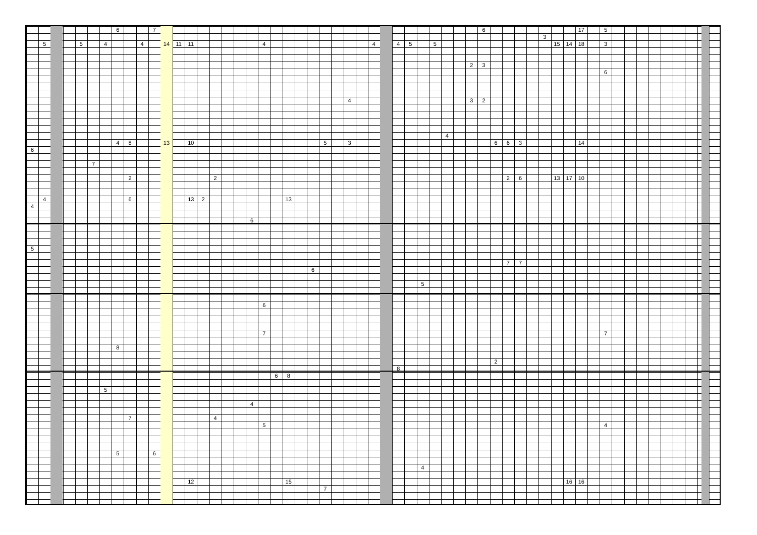| | | | | | | 6 | | | 7 | | | | | | | | | | | | | | | | | | | | | | | | | | 6 | | | | | | | | 17 | | 5 | |
| | | | | | | | | | | | | | | | | | | | | | | | | | | | | | | | | | | | | | | | | 3 | | | | | | |
| | 5 | | 5 | | 4 | | | 4 | | 14 | 11 | 11 | | | | | 4 | | | | | | | | | 4 | | 4 | 5 | | 5 | | | | | | | | | | 15 | 14 | 18 | | 3 | |
| | | | | | | | | | | | | | | | | | | | | | | | | | | | | | | | | | | 2 | 3 | | | | | | | | | | | |
| | | | | | | | | | | | | | | | | | | | | | | | | | | | | | | | | | | | | | | | | | | | | | 6 | |
| | | | | | | | | | | | | | | | | | | | | | | | | 4 | | | | | | | | | | 3 | 2 | | | | | | | | | | | |
| | | | | | | | | | | | | | | | | | | | | | | | | | | | | | | | | 4 | | | | | | | | | | | | | | |
| | | | | | | 4 | 8 | | | 13 | | 10 | | | | | | | | | | 5 | | 3 | | | | | | | | | | | | 6 | 6 | 3 | | | | | 14 | | | |
| 6 | | | | | | | | | | | | | | | | | | | | | | | | | | | | | | | | | | | | | | | | | | | | | | |
| | | | | 7 | | | | | | | | | | | | | | | | | | | | | | | | | | | | | | | | | | | | | | | | | | |
| | | | | | | | 2 | | | | | | | 2 | | | | | | | | | | | | | | | | | | | | | | | 2 | 6 | | | 13 | 17 | 10 | | | |
| | 4 | | | | | | 6 | | | | | 13 | 2 | | | | | | 13 | | | | | | | | | | | | | | | | | | | | | | | | | | | |
| 4 | | | | | | | | | | | | | | | | | | | | | | | | | | | | | | | | | | | | | | | | | | | | | | |
| | | | | | | | | | | | | | | | | 6 | | | | | | | | | | | | | | | | | | | | | | | | | | | | | | |
| 5 | | | | | | | | | | | | | | | | | | | | | | | | | | | | | | | | | | | | | | | | | | | | | | |
| | | | | | | | | | | | | | | | | | | | | | | | | | | | | | | | | | | | | | 7 | 7 | | | | | | | | |
| | | | | | | | | | | | | | | | | | | | | | 6 | | | | | | | | | | | | | | | | | | | | | | | | | |
| | | | | | | | | | | | | | | | | | | | | | | | | | | | | | | 5 | | | | | | | | | | | | | | | | |
| | | | | | | | | | | | | | | | | | 6 | | | | | | | | | | | | | | | | | | | | | | | | | | | | | |
| | | | | | | | | | | | | | | | | | 7 | | | | | | | | | | | | | | | | | | | | | | | | | | | | 7 | |
| | | | | | | 8 | | | | | | | | | | | | | | | | | | | | | | | | | | | | | | | | | | | | | | | | |
| | | | | | | | | | | | | | | | | | | | | | | | | | | | | | | | | | | | | 2 | | | | | | | | | | |
| | | | | | | | | | | | | | | | | | | | | | | | | | | | | 8 | | | | | | | | | | | | | | | | | | |
| | | | | | | | | | | | | | | | | | | 6 | 8 | | | | | | | | | | | | | | | | | | | | | | | | | | | |
| | | | | | 5 | | | | | | | | | | | | | | | | | | | | | | | | | | | | | | | | | | | | | | | | | |
| | | | | | | | | | | | | | | | | 4 | | | | | | | | | | | | | | | | | | | | | | | | | | | | | | |
| | | | | | | | 7 | | | | | | | 4 | | | | | | | | | | | | | | | | | | | | | | | | | | | | | | | | |
| | | | | | | | | | | | | | | | | | 5 | | | | | | | | | | | | | | | | | | | | | | | | | | | | 4 | |
| | | | | | | 5 | | | 6 | | | | | | | | | | | | | | | | | | | | | | | | | | | | | | | | | | | | | |
| | | | | | | | | | | | | | | | | | | | | | | | | | | | | | | 4 | | | | | | | | | | | | | | | | |
| | | | | | | | | | | | | 12 | | | | | | | 15 | | | | | | | | | | | | | | | | | | | | | | | 16 | 16 | | | |
| | | | | | | | | | | | | | | | | | | | | | | 7 | | | | | | | | | | | | | | | | | | | | | | | | |